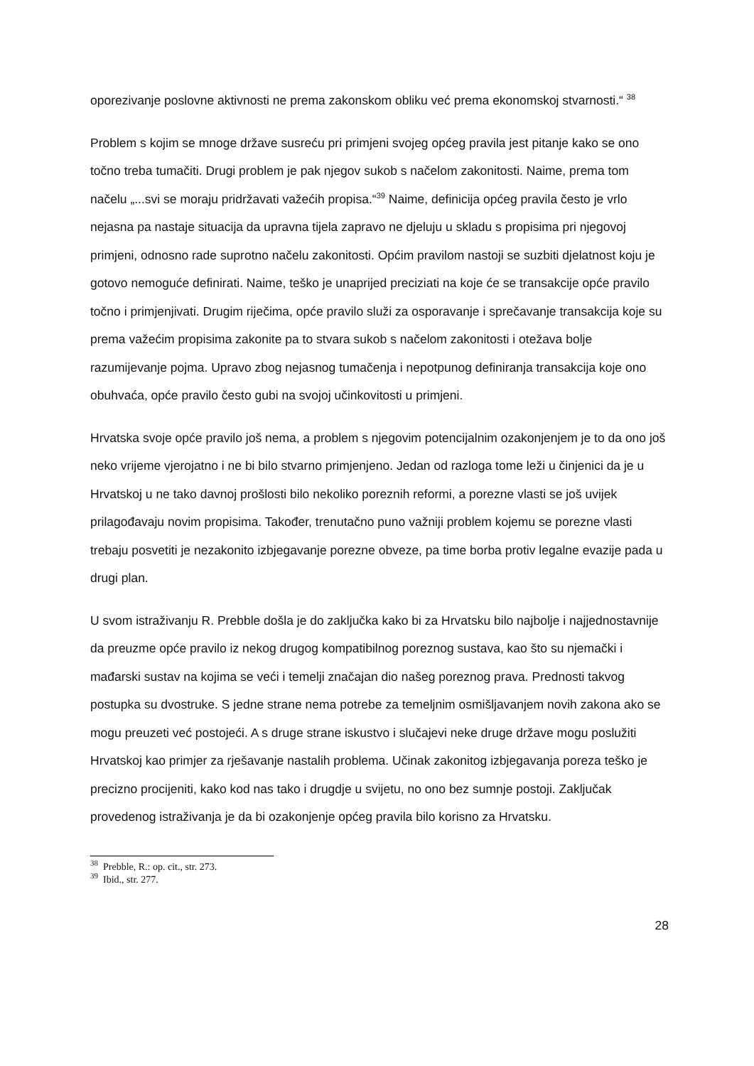oporezivanje poslovne aktivnosti ne prema zakonskom obliku već prema ekonomskoj stvarnosti.“ <sup>38</sup>
Problem s kojim se mnoge države susreću pri primjeni svojeg općeg pravila jest pitanje kako se ono točno treba tumačiti. Drugi problem je pak njegov sukob s načelom zakonitosti. Naime, prema tom načelu „...svi se moraju pridržavati važećih propisa.“<sup>39</sup> Naime, definicija općeg pravila često je vrlo nejasna pa nastaje situacija da upravna tijela zapravo ne djeluju u skladu s propisima pri njegovoj primjeni, odnosno rade suprotno načelu zakonitosti. Općim pravilom nastoji se suzbiti djelatnost koju je gotovo nemoguće definirati. Naime, teško je unaprijed preciziati na koje će se transakcije opće pravilo točno i primjenjivati. Drugim riječima, opće pravilo služi za osporavanje i sprečavanje transakcija koje su prema važećim propisima zakonite pa to stvara sukob s načelom zakonitosti i otežava bolje razumijevanje pojma. Upravo zbog nejasnog tumačenja i nepotpunog definiranja transakcija koje ono obuhvaća, opće pravilo često gubi na svojoj učinkovitosti u primjeni.
Hrvatska svoje opće pravilo još nema, a problem s njegovim potencijalnim ozakonjenjem je to da ono još neko vrijeme vjerojatno i ne bi bilo stvarno primjenjeno. Jedan od razloga tome leži u činjenici da je u Hrvatskoj u ne tako davnoj prošlosti bilo nekoliko poreznih reformi, a porezne vlasti se još uvijek prilagođavaju novim propisima. Također, trenutačno puno važniji problem kojemu se porezne vlasti trebaju posvetiti je nezakonito izbjegavanje porezne obveze, pa time borba protiv legalne evazije pada u drugi plan.
U svom istraživanju R. Prebble došla je do zaključka kako bi za Hrvatsku bilo najbolje i najjednostavnije da preuzme opće pravilo iz nekog drugog kompatibilnog poreznog sustava, kao što su njemački i mađarski sustav na kojima se veći i temelji značajan dio našeg poreznog prava. Prednosti takvog postupka su dvostruke. S jedne strane nema potrebe za temeljnim osmišljavanjem novih zakona ako se mogu preuzeti već postojeći. A s druge strane iskustvo i slučajevi neke druge države mogu poslužiti Hrvatskoj kao primjer za rješavanje nastalih problema. Učinak zakonitog izbjegavanja poreza teško je precizno procijeniti, kako kod nas tako i drugdje u svijetu, no ono bez sumnje postoji. Zaključak provedenog istraživanja je da bi ozakonjenje općeg pravila bilo korisno za Hrvatsku.
<sup>38</sup> Prebble, R.: op. cit., str. 273.
<sup>39</sup> Ibid., str. 277.
28